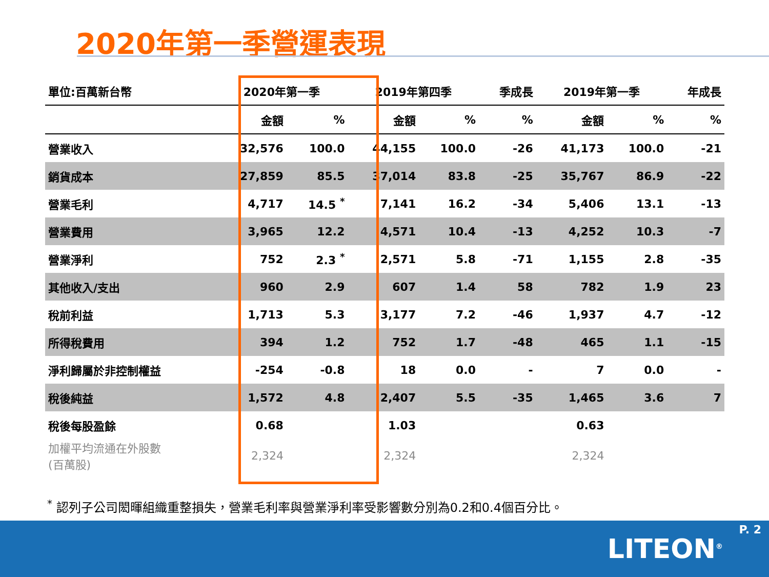2020年第一季營運表現
| 單位:百萬新台幣 | 2020年第一季 | | 2019年第四季 | | 季成長 | 2019年第一季 | | 年成長 |
| --- | --- | --- | --- | --- | --- | --- | --- | --- |
| | 金額 | % | 金額 | % | % | 金額 | % | % |
| 營業收入 | 32,576 | 100.0 | 44,155 | 100.0 | -26 | 41,173 | 100.0 | -21 |
| 銷貨成本 | 27,859 | 85.5 | 37,014 | 83.8 | -25 | 35,767 | 86.9 | -22 |
| 營業毛利 | 4,717 | 14.5 <sup>*</sup> | 7,141 | 16.2 | -34 | 5,406 | 13.1 | -13 |
| 營業費用 | 3,965 | 12.2 | 4,571 | 10.4 | -13 | 4,252 | 10.3 | -7 |
| 營業淨利 | 752 | 2.3 <sup>*</sup> | 2,571 | 5.8 | -71 | 1,155 | 2.8 | -35 |
| 其他收入/支出 | 960 | 2.9 | 607 | 1.4 | 58 | 782 | 1.9 | 23 |
| 稅前利益 | 1,713 | 5.3 | 3,177 | 7.2 | -46 | 1,937 | 4.7 | -12 |
| 所得稅費用 | 394 | 1.2 | 752 | 1.7 | -48 | 465 | 1.1 | -15 |
| 淨利歸屬於非控制權益 | -254 | -0.8 | 18 | 0.0 | - | 7 | 0.0 | - |
| 稅後純益 | 1,572 | 4.8 | 2,407 | 5.5 | -35 | 1,465 | 3.6 | 7 |
| 稅後每股盈餘 | 0.68 | | 1.03 | | | 0.63 | | |
| 加權平均流通在外股數 (百萬股) | 2,324 | | 2,324 | | | 2,324 | | |
<sup>*</sup> 認列子公司閎暉組織重整損失，營業毛利率與營業淨利率受影響數分別為0.2和0.4個百分比。
P. 2
LITEON<sup>®</sup>